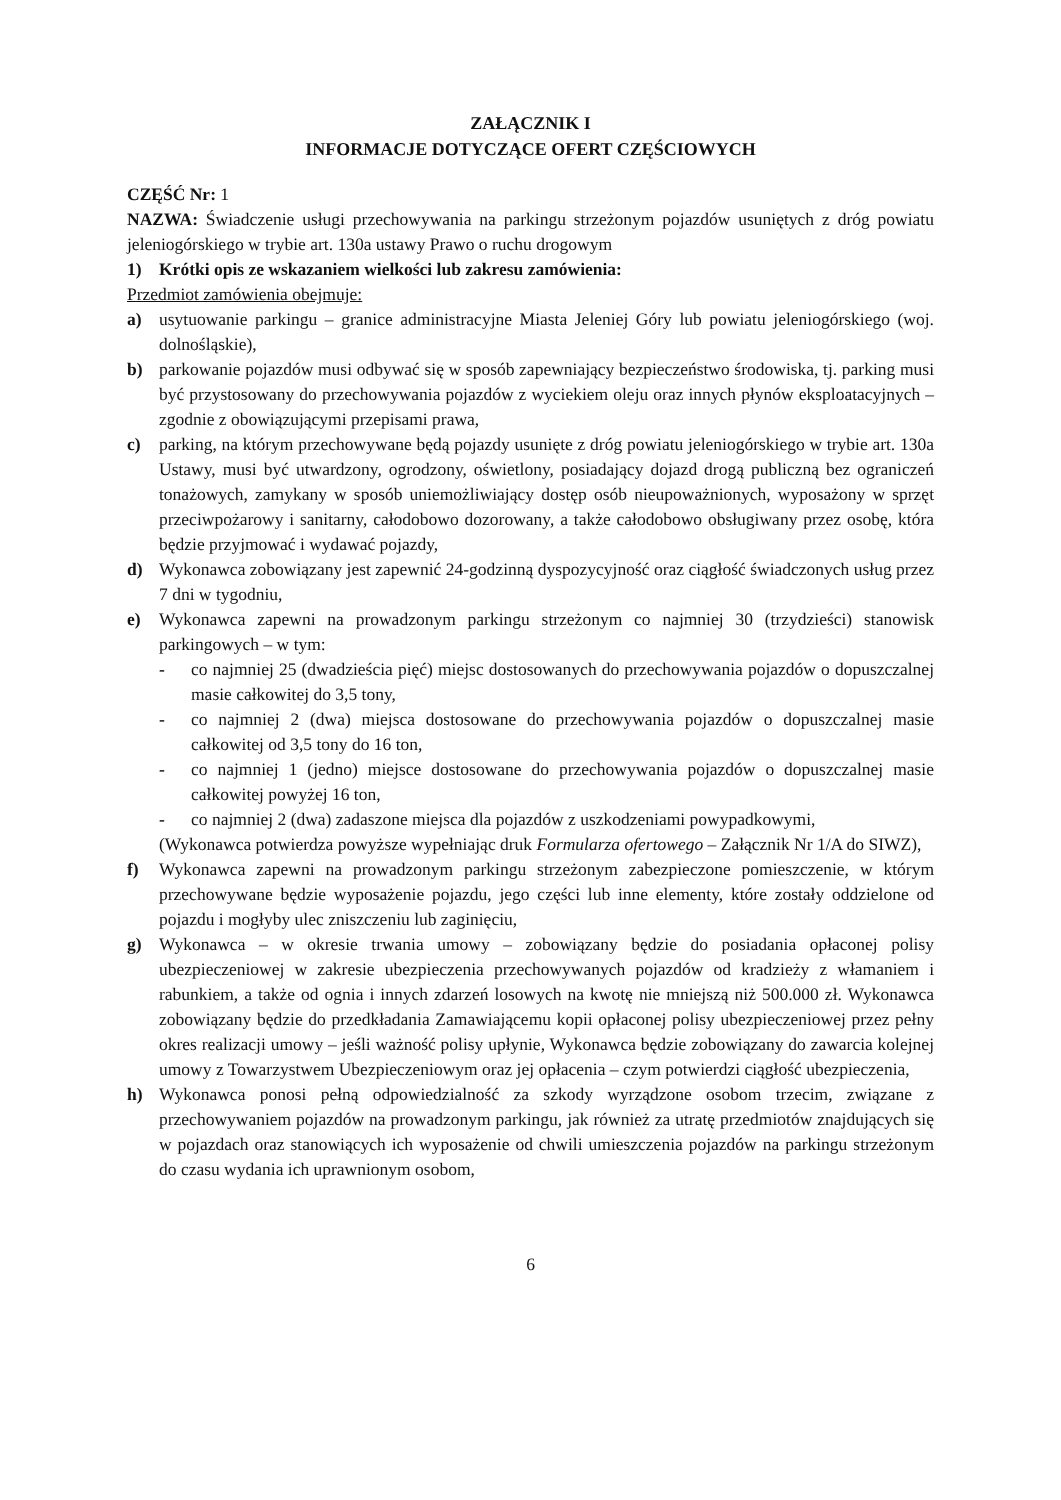ZAŁĄCZNIK I
INFORMACJE DOTYCZĄCE OFERT CZĘŚCIOWYCH
CZĘŚĆ Nr: 1
NAZWA: Świadczenie usługi przechowywania na parkingu strzeżonym pojazdów usuniętych z dróg powiatu jeleniogórskiego w trybie art. 130a ustawy Prawo o ruchu drogowym
1) Krótki opis ze wskazaniem wielkości lub zakresu zamówienia:
Przedmiot zamówienia obejmuje:
a) usytuowanie parkingu – granice administracyjne Miasta Jeleniej Góry lub powiatu jeleniogórskiego (woj. dolnośląskie),
b) parkowanie pojazdów musi odbywać się w sposób zapewniający bezpieczeństwo środowiska, tj. parking musi być przystosowany do przechowywania pojazdów z wyciekiem oleju oraz innych płynów eksploatacyjnych – zgodnie z obowiązującymi przepisami prawa,
c) parking, na którym przechowywane będą pojazdy usunięte z dróg powiatu jeleniogórskiego w trybie art. 130a Ustawy, musi być utwardzony, ogrodzony, oświetlony, posiadający dojazd drogą publiczną bez ograniczeń tonażowych, zamykany w sposób uniemożliwiający dostęp osób nieupoważnionych, wyposażony w sprzęt przeciwpożarowy i sanitarny, całodobowo dozorowany, a także całodobowo obsługiwany przez osobę, która będzie przyjmować i wydawać pojazdy,
d) Wykonawca zobowiązany jest zapewnić 24-godzinną dyspozycyjność oraz ciągłość świadczonych usług przez 7 dni w tygodniu,
e) Wykonawca zapewni na prowadzonym parkingu strzeżonym co najmniej 30 (trzydzieści) stanowisk parkingowych – w tym:
- co najmniej 25 (dwadzieścia pięć) miejsc dostosowanych do przechowywania pojazdów o dopuszczalnej masie całkowitej do 3,5 tony,
- co najmniej 2 (dwa) miejsca dostosowane do przechowywania pojazdów o dopuszczalnej masie całkowitej od 3,5 tony do 16 ton,
- co najmniej 1 (jedno) miejsce dostosowane do przechowywania pojazdów o dopuszczalnej masie całkowitej powyżej 16 ton,
- co najmniej 2 (dwa) zadaszone miejsca dla pojazdów z uszkodzeniami powypadkowymi,
(Wykonawca potwierdza powyższe wypełniając druk Formularza ofertowego – Załącznik Nr 1/A do SIWZ),
f) Wykonawca zapewni na prowadzonym parkingu strzeżonym zabezpieczone pomieszczenie, w którym przechowywane będzie wyposażenie pojazdu, jego części lub inne elementy, które zostały oddzielone od pojazdu i mogłyby ulec zniszczeniu lub zaginięciu,
g) Wykonawca – w okresie trwania umowy – zobowiązany będzie do posiadania opłaconej polisy ubezpieczeniowej w zakresie ubezpieczenia przechowywanych pojazdów od kradzieży z włamaniem i rabunkiem, a także od ognia i innych zdarzeń losowych na kwotę nie mniejszą niż 500.000 zł. Wykonawca zobowiązany będzie do przedkładania Zamawiającemu kopii opłaconej polisy ubezpieczeniowej przez pełny okres realizacji umowy – jeśli ważność polisy upłynie, Wykonawca będzie zobowiązany do zawarcia kolejnej umowy z Towarzystwem Ubezpieczeniowym oraz jej opłacenia – czym potwierdzi ciągłość ubezpieczenia,
h) Wykonawca ponosi pełną odpowiedzialność za szkody wyrządzone osobom trzecim, związane z przechowywaniem pojazdów na prowadzonym parkingu, jak również za utratę przedmiotów znajdujących się w pojazdach oraz stanowiących ich wyposażenie od chwili umieszczenia pojazdów na parkingu strzeżonym do czasu wydania ich uprawnionym osobom,
6